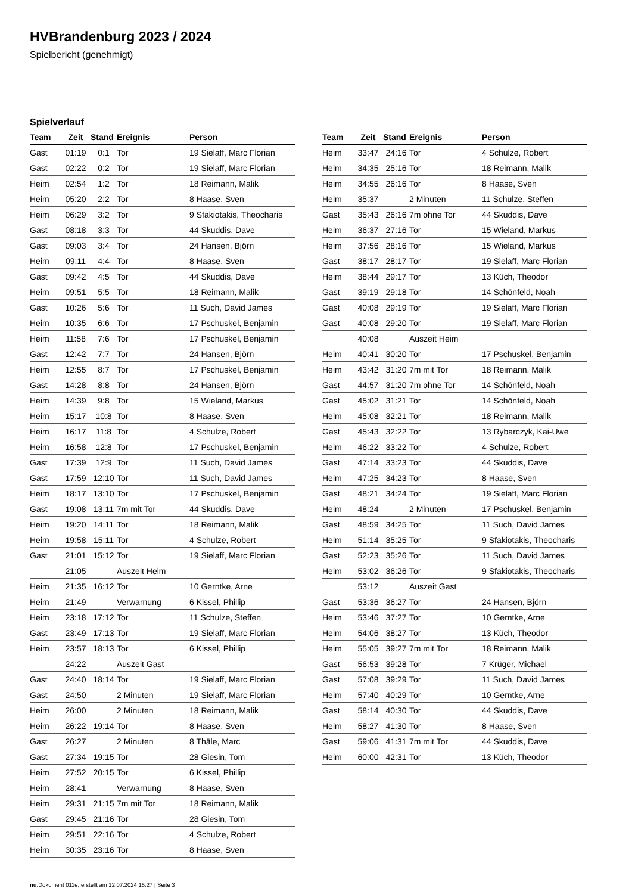HVBrandenburg 2023 / 2024
Spielbericht (genehmigt)
Spielverlauf
| Team | Zeit | Stand | Ereignis | Person |
| --- | --- | --- | --- | --- |
| Gast | 01:19 | 0:1 | Tor | 19 Sielaff, Marc Florian |
| Gast | 02:22 | 0:2 | Tor | 19 Sielaff, Marc Florian |
| Heim | 02:54 | 1:2 | Tor | 18 Reimann, Malik |
| Heim | 05:20 | 2:2 | Tor | 8 Haase, Sven |
| Heim | 06:29 | 3:2 | Tor | 9 Sfakiotakis, Theocharis |
| Gast | 08:18 | 3:3 | Tor | 44 Skuddis, Dave |
| Gast | 09:03 | 3:4 | Tor | 24 Hansen, Björn |
| Heim | 09:11 | 4:4 | Tor | 8 Haase, Sven |
| Gast | 09:42 | 4:5 | Tor | 44 Skuddis, Dave |
| Heim | 09:51 | 5:5 | Tor | 18 Reimann, Malik |
| Gast | 10:26 | 5:6 | Tor | 11 Such, David James |
| Heim | 10:35 | 6:6 | Tor | 17 Pschuskel, Benjamin |
| Heim | 11:58 | 7:6 | Tor | 17 Pschuskel, Benjamin |
| Gast | 12:42 | 7:7 | Tor | 24 Hansen, Björn |
| Heim | 12:55 | 8:7 | Tor | 17 Pschuskel, Benjamin |
| Gast | 14:28 | 8:8 | Tor | 24 Hansen, Björn |
| Heim | 14:39 | 9:8 | Tor | 15 Wieland, Markus |
| Heim | 15:17 | 10:8 | Tor | 8 Haase, Sven |
| Heim | 16:17 | 11:8 | Tor | 4 Schulze, Robert |
| Heim | 16:58 | 12:8 | Tor | 17 Pschuskel, Benjamin |
| Gast | 17:39 | 12:9 | Tor | 11 Such, David James |
| Gast | 17:59 | 12:10 | Tor | 11 Such, David James |
| Heim | 18:17 | 13:10 | Tor | 17 Pschuskel, Benjamin |
| Gast | 19:08 | 13:11 | 7m mit Tor | 44 Skuddis, Dave |
| Heim | 19:20 | 14:11 | Tor | 18 Reimann, Malik |
| Heim | 19:58 | 15:11 | Tor | 4 Schulze, Robert |
| Gast | 21:01 | 15:12 | Tor | 19 Sielaff, Marc Florian |
| | 21:05 | | Auszeit Heim | |
| Heim | 21:35 | 16:12 | Tor | 10 Gerntke, Arne |
| Heim | 21:49 | | Verwarnung | 6 Kissel, Phillip |
| Heim | 23:18 | 17:12 | Tor | 11 Schulze, Steffen |
| Gast | 23:49 | 17:13 | Tor | 19 Sielaff, Marc Florian |
| Heim | 23:57 | 18:13 | Tor | 6 Kissel, Phillip |
| | 24:22 | | Auszeit Gast | |
| Gast | 24:40 | 18:14 | Tor | 19 Sielaff, Marc Florian |
| Gast | 24:50 | | 2 Minuten | 19 Sielaff, Marc Florian |
| Heim | 26:00 | | 2 Minuten | 18 Reimann, Malik |
| Heim | 26:22 | 19:14 | Tor | 8 Haase, Sven |
| Gast | 26:27 | | 2 Minuten | 8 Thäle, Marc |
| Gast | 27:34 | 19:15 | Tor | 28 Giesin, Tom |
| Heim | 27:52 | 20:15 | Tor | 6 Kissel, Phillip |
| Heim | 28:41 | | Verwarnung | 8 Haase, Sven |
| Heim | 29:31 | 21:15 | 7m mit Tor | 18 Reimann, Malik |
| Gast | 29:45 | 21:16 | Tor | 28 Giesin, Tom |
| Heim | 29:51 | 22:16 | Tor | 4 Schulze, Robert |
| Heim | 30:35 | 23:16 | Tor | 8 Haase, Sven |
| Team | Zeit | Stand | Ereignis | Person |
| --- | --- | --- | --- | --- |
| Heim | 33:47 | 24:16 | Tor | 4 Schulze, Robert |
| Heim | 34:35 | 25:16 | Tor | 18 Reimann, Malik |
| Heim | 34:55 | 26:16 | Tor | 8 Haase, Sven |
| Heim | 35:37 | | 2 Minuten | 11 Schulze, Steffen |
| Gast | 35:43 | 26:16 | 7m ohne Tor | 44 Skuddis, Dave |
| Heim | 36:37 | 27:16 | Tor | 15 Wieland, Markus |
| Heim | 37:56 | 28:16 | Tor | 15 Wieland, Markus |
| Gast | 38:17 | 28:17 | Tor | 19 Sielaff, Marc Florian |
| Heim | 38:44 | 29:17 | Tor | 13 Küch, Theodor |
| Gast | 39:19 | 29:18 | Tor | 14 Schönfeld, Noah |
| Gast | 40:08 | 29:19 | Tor | 19 Sielaff, Marc Florian |
| Gast | 40:08 | 29:20 | Tor | 19 Sielaff, Marc Florian |
| | 40:08 | | Auszeit Heim | |
| Heim | 40:41 | 30:20 | Tor | 17 Pschuskel, Benjamin |
| Heim | 43:42 | 31:20 | 7m mit Tor | 18 Reimann, Malik |
| Gast | 44:57 | 31:20 | 7m ohne Tor | 14 Schönfeld, Noah |
| Gast | 45:02 | 31:21 | Tor | 14 Schönfeld, Noah |
| Heim | 45:08 | 32:21 | Tor | 18 Reimann, Malik |
| Gast | 45:43 | 32:22 | Tor | 13 Rybarczyk, Kai-Uwe |
| Heim | 46:22 | 33:22 | Tor | 4 Schulze, Robert |
| Gast | 47:14 | 33:23 | Tor | 44 Skuddis, Dave |
| Heim | 47:25 | 34:23 | Tor | 8 Haase, Sven |
| Gast | 48:21 | 34:24 | Tor | 19 Sielaff, Marc Florian |
| Heim | 48:24 | | 2 Minuten | 17 Pschuskel, Benjamin |
| Gast | 48:59 | 34:25 | Tor | 11 Such, David James |
| Heim | 51:14 | 35:25 | Tor | 9 Sfakiotakis, Theocharis |
| Gast | 52:23 | 35:26 | Tor | 11 Such, David James |
| Heim | 53:02 | 36:26 | Tor | 9 Sfakiotakis, Theocharis |
| | 53:12 | | Auszeit Gast | |
| Gast | 53:36 | 36:27 | Tor | 24 Hansen, Björn |
| Heim | 53:46 | 37:27 | Tor | 10 Gerntke, Arne |
| Heim | 54:06 | 38:27 | Tor | 13 Küch, Theodor |
| Heim | 55:05 | 39:27 | 7m mit Tor | 18 Reimann, Malik |
| Gast | 56:53 | 39:28 | Tor | 7 Krüger, Michael |
| Gast | 57:08 | 39:29 | Tor | 11 Such, David James |
| Heim | 57:40 | 40:29 | Tor | 10 Gerntke, Arne |
| Gast | 58:14 | 40:30 | Tor | 44 Skuddis, Dave |
| Heim | 58:27 | 41:30 | Tor | 8 Haase, Sven |
| Gast | 59:06 | 41:31 | 7m mit Tor | 44 Skuddis, Dave |
| Heim | 60:00 | 42:31 | Tor | 13 Küch, Theodor |
nu.Dokument 011e, erstellt am 12.07.2024 15:27 | Seite 3